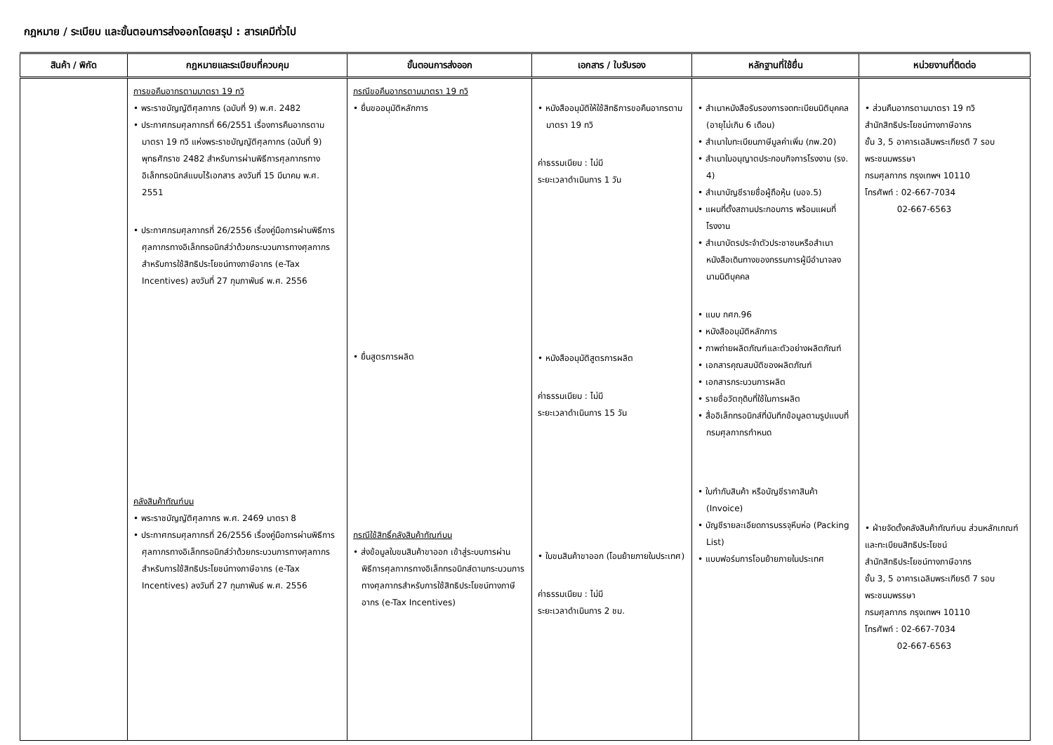กฎหมาย / ระเบียบ และขั้นตอนการส่งออกโดยสรุป : สารเคมีทั่วไป
| สินค้า / พิกัด | กฎหมายและระเบียบที่ควบคุม | ขั้นตอนการส่งออก | เอกสาร / ใบรับรอง | หลักฐานที่ใช้ยื่น | หน่วยงานที่ติดต่อ |
| --- | --- | --- | --- | --- | --- |
| | การขอคืนอากรตามมาตรา 19 ทวิ • พระราชบัญญัติศุลกากร (ฉบับที่ 9) พ.ศ. 2482 • ประกาศกรมศุลกากรที่ 66/2551 เรื่องการคืนอากรตามมาตรา 19 ทวิ แห่งพระราชบัญญัติศุลกากร (ฉบับที่ 9) พุทธศักราช 2482 สำหรับการผ่านพิธีการศุลกากรทางอิเล็กทรอนิกส์แบบไร้เอกสาร ลงวันที่ 15 มีนาคม พ.ศ. 2551 • ประกาศกรมศุลกากรที่ 26/2556 เรื่องคู่มือการผ่านพิธีการศุลกากรทางอิเล็กทรอนิกส์ว่าด้วยกระบวนการทางศุลกากรสำหรับการใช้สิทธิประโยชน์ทางภาษีอากร (e-Tax Incentives) ลงวันที่ 27 กุมภาพันธ์ พ.ศ. 2556 คลังสินค้าทัณฑ์บน • พระราชบัญญัติศุลกากร พ.ศ. 2469 มาตรา 8 • ประกาศกรมศุลกากรที่ 26/2556 เรื่องคู่มือการผ่านพิธีการศุลกากรทางอิเล็กทรอนิกส์ว่าด้วยกระบวนการทางศุลกากรสำหรับการใช้สิทธิประโยชน์ทางภาษีอากร (e-Tax Incentives) ลงวันที่ 27 กุมภาพันธ์ พ.ศ. 2556 | กรณีขอคืนอากรตามมาตรา 19 ทวิ • ยื่นขออนุมัติหลักการ • ยื่นสูตรการผลิต กรณีใช้สิทธิ์คลังสินค้าทัณฑ์บน • ส่งข้อมูลใบขนสินค้าขาออก เข้าสู่ระบบการผ่านพิธีการศุลกากรทางอิเล็กทรอนิกส์ตามกระบวนการทางศุลกากรสำหรับการใช้สิทธิประโยชน์ทางภาษีอากร (e-Tax Incentives) | • หนังสืออนุมัติให้ใช้สิทธิการขอคืนอากรตามมาตรา 19 ทวิ ค่าธรรมเนียม : ไม่มี ระยะเวลาดำเนินการ 1 วัน • หนังสืออนุมัติสูตรการผลิต ค่าธรรมเนียม : ไม่มี ระยะเวลาดำเนินการ 15 วัน • ใบขนสินค้าขาออก (โอนย้ายภายในประเทศ) ค่าธรรมเนียม : ไม่มี ระยะเวลาดำเนินการ 2 ชม. | • สำเนาหนังสือรับรองการจดทะเบียนนิติบุคคล (อายุไม่เกิน 6 เดือน) • สำเนาใบทะเบียนภาษีมูลค่าเพิ่ม (ภพ.20) • สำเนาใบอนุญาตประกอบกิจการโรงงาน (รง. 4) • สำเนาบัญชีรายชื่อผู้ถือหุ้น (บอจ.5) • แผนที่ตั้งสถานประกอบการ พร้อมแผนที่โรงงาน • สำเนาบัตรประจำตัวประชาชนหรือสำเนาหนังสือเดินทางของกรรมการผู้มีอำนาจลงนามนิติบุคคล • แบบ กศก.96 • หนังสืออนุมัติหลักการ • ภาพถ่ายผลิตภัณฑ์และตัวอย่างผลิตภัณฑ์ • เอกสารคุณสมบัติของผลิตภัณฑ์ • เอกสารกระบวนการผลิต • รายชื่อวัตถุดิบที่ใช้ในการผลิต • สื่ออิเล็กทรอนิกส์ที่บันทึกข้อมูลตามรูปแบบที่กรมศุลกากรกำหนด • ใบกำกับสินค้า หรือบัญชีราคาสินค้า (Invoice) • บัญชีรายละเอียดการบรรจุหีบห่อ (Packing List) • แบบฟอร์มการโอนย้ายภายในประเทศ | • ส่วนคืนอากรตามมาตรา 19 ทวิ สำนักสิทธิประโยชน์ทางภาษีอากร ชั้น 3, 5 อาคารเฉลิมพระเกียรติ 7 รอบพระชนมพรรษา กรมศุลกากร กรุงเทพฯ 10110 โทรศัพท์ : 02-667-7034 02-667-6563 • ฝ่ายจัดตั้งคลังสินค้าทัณฑ์บน ส่วนหลักเกณฑ์และทะเบียนสิทธิประโยชน์ สำนักสิทธิประโยชน์ทางภาษีอากร ชั้น 3, 5 อาคารเฉลิมพระเกียรติ 7 รอบ พระชนมพรรษา กรมศุลกากร กรุงเทพฯ 10110 โทรศัพท์ : 02-667-7034 02-667-6563 |